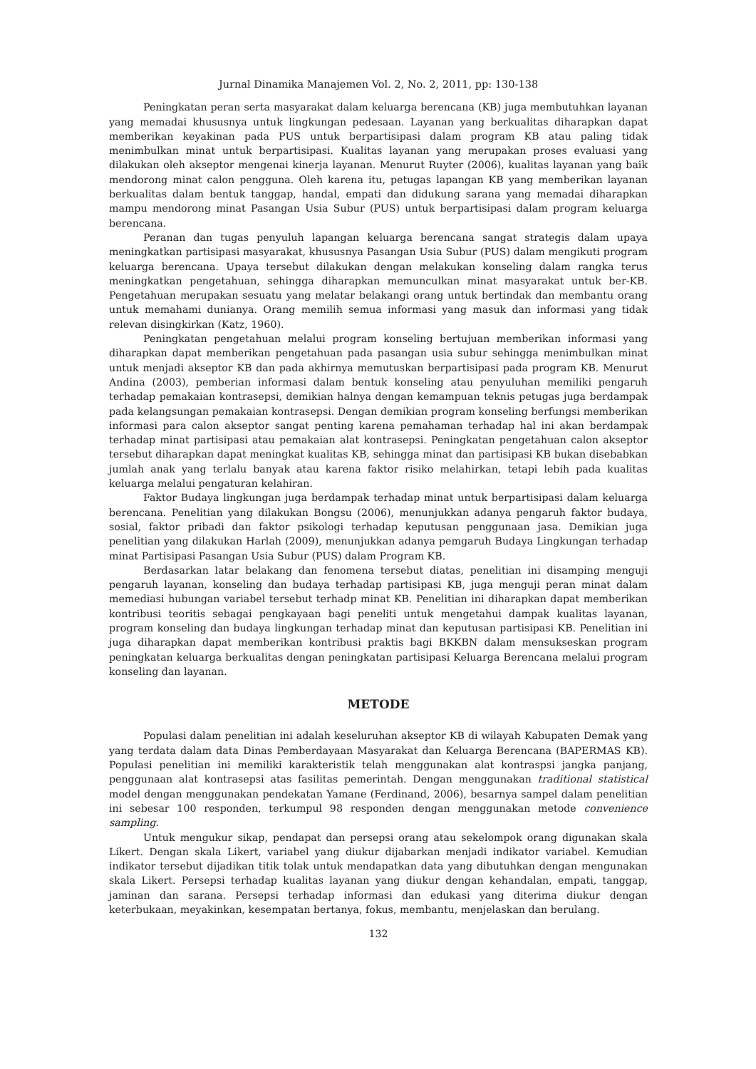Jurnal Dinamika Manajemen Vol. 2, No. 2, 2011, pp: 130-138
Peningkatan peran serta masyarakat dalam keluarga berencana (KB) juga membutuhkan layanan yang memadai khususnya untuk lingkungan pedesaan. Layanan yang berkualitas diharapkan dapat memberikan keyakinan pada PUS untuk berpartisipasi dalam program KB atau paling tidak menimbulkan minat untuk berpartisipasi. Kualitas layanan yang merupakan proses evaluasi yang dilakukan oleh akseptor mengenai kinerja layanan. Menurut Ruyter (2006), kualitas layanan yang baik mendorong minat calon pengguna. Oleh karena itu, petugas lapangan KB yang memberikan layanan berkualitas dalam bentuk tanggap, handal, empati dan didukung sarana yang memadai diharapkan mampu mendorong minat Pasangan Usia Subur (PUS) untuk berpartisipasi dalam program keluarga berencana.
Peranan dan tugas penyuluh lapangan keluarga berencana sangat strategis dalam upaya meningkatkan partisipasi masyarakat, khususnya Pasangan Usia Subur (PUS) dalam mengikuti program keluarga berencana. Upaya tersebut dilakukan dengan melakukan konseling dalam rangka terus meningkatkan pengetahuan, sehingga diharapkan memunculkan minat masyarakat untuk ber-KB. Pengetahuan merupakan sesuatu yang melatar belakangi orang untuk bertindak dan membantu orang untuk memahami dunianya. Orang memilih semua informasi yang masuk dan informasi yang tidak relevan disingkirkan (Katz, 1960).
Peningkatan pengetahuan melalui program konseling bertujuan memberikan informasi yang diharapkan dapat memberikan pengetahuan pada pasangan usia subur sehingga menimbulkan minat untuk menjadi akseptor KB dan pada akhirnya memutuskan berpartisipasi pada program KB. Menurut Andina (2003), pemberian informasi dalam bentuk konseling atau penyuluhan memiliki pengaruh terhadap pemakaian kontrasepsi, demikian halnya dengan kemampuan teknis petugas juga berdampak pada kelangsungan pemakaian kontrasepsi. Dengan demikian program konseling berfungsi memberikan informasi para calon akseptor sangat penting karena pemahaman terhadap hal ini akan berdampak terhadap minat partisipasi atau pemakaian alat kontrasepsi. Peningkatan pengetahuan calon akseptor tersebut diharapkan dapat meningkat kualitas KB, sehingga minat dan partisipasi KB bukan disebabkan jumlah anak yang terlalu banyak atau karena faktor risiko melahirkan, tetapi lebih pada kualitas keluarga melalui pengaturan kelahiran.
Faktor Budaya lingkungan juga berdampak terhadap minat untuk berpartisipasi dalam keluarga berencana. Penelitian yang dilakukan Bongsu (2006), menunjukkan adanya pengaruh faktor budaya, sosial, faktor pribadi dan faktor psikologi terhadap keputusan penggunaan jasa. Demikian juga penelitian yang dilakukan Harlah (2009), menunjukkan adanya pemgaruh Budaya Lingkungan terhadap minat Partisipasi Pasangan Usia Subur (PUS) dalam Program KB.
Berdasarkan latar belakang dan fenomena tersebut diatas, penelitian ini disamping menguji pengaruh layanan, konseling dan budaya terhadap partisipasi KB, juga menguji peran minat dalam memediasi hubungan variabel tersebut terhadp minat KB. Penelitian ini diharapkan dapat memberikan kontribusi teoritis sebagai pengkayaan bagi peneliti untuk mengetahui dampak kualitas layanan, program konseling dan budaya lingkungan terhadap minat dan keputusan partisipasi KB. Penelitian ini juga diharapkan dapat memberikan kontribusi praktis bagi BKKBN dalam mensukseskan program peningkatan keluarga berkualitas dengan peningkatan partisipasi Keluarga Berencana melalui program konseling dan layanan.
METODE
Populasi dalam penelitian ini adalah keseluruhan akseptor KB di wilayah Kabupaten Demak yang yang terdata dalam data Dinas Pemberdayaan Masyarakat dan Keluarga Berencana (BAPERMAS KB). Populasi penelitian ini memiliki karakteristik telah menggunakan alat kontraspsi jangka panjang, penggunaan alat kontrasepsi atas fasilitas pemerintah. Dengan menggunakan traditional statistical model dengan menggunakan pendekatan Yamane (Ferdinand, 2006), besarnya sampel dalam penelitian ini sebesar 100 responden, terkumpul 98 responden dengan menggunakan metode convenience sampling.
Untuk mengukur sikap, pendapat dan persepsi orang atau sekelompok orang digunakan skala Likert. Dengan skala Likert, variabel yang diukur dijabarkan menjadi indikator variabel. Kemudian indikator tersebut dijadikan titik tolak untuk mendapatkan data yang dibutuhkan dengan mengunakan skala Likert. Persepsi terhadap kualitas layanan yang diukur dengan kehandalan, empati, tanggap, jaminan dan sarana. Persepsi terhadap informasi dan edukasi yang diterima diukur dengan keterbukaan, meyakinkan, kesempatan bertanya, fokus, membantu, menjelaskan dan berulang.
132